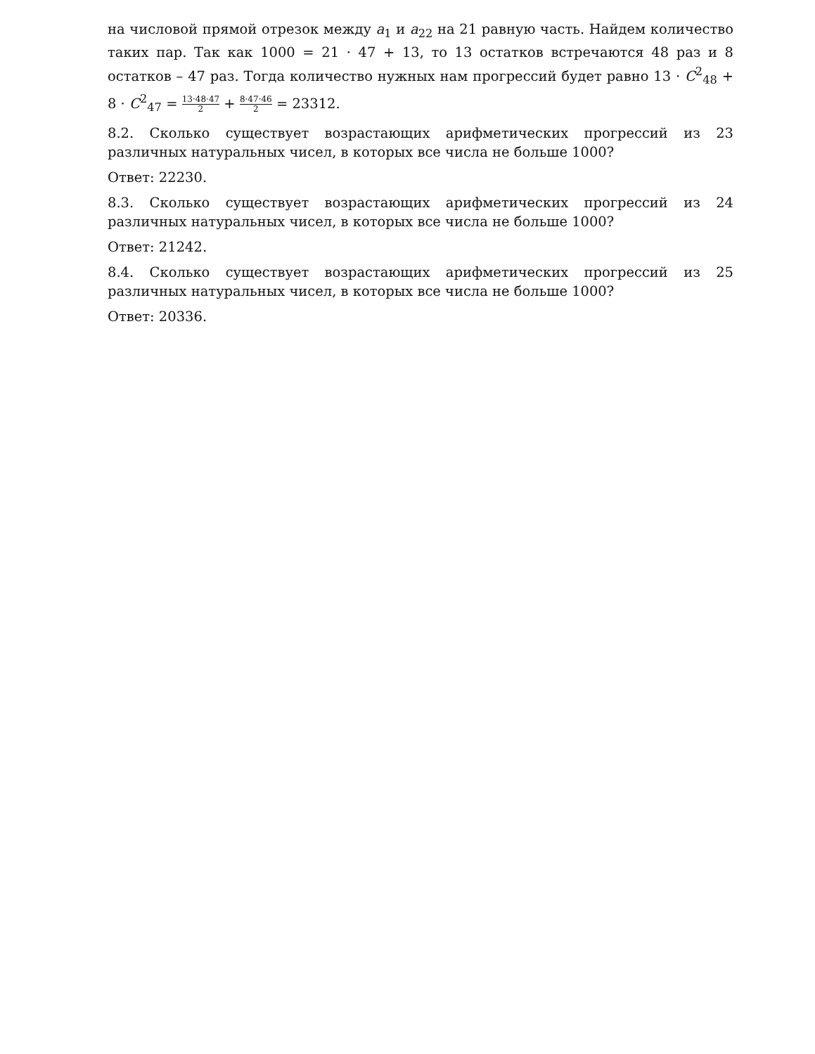на числовой прямой отрезок между a<sub>1</sub> и a<sub>22</sub> на 21 равную часть. Найдем количество таких пар. Так как 1000 = 21 · 47 + 13, то 13 остатков встречаются 48 раз и 8 остатков – 47 раз. Тогда количество нужных нам прогрессий будет равно 13 · C<sup>2</sup><sub>48</sub> + 8 · C<sup>2</sup><sub>47</sub> = 13·48·47 2 + 8·47·46 2 = 23312.
8.2. Сколько существует возрастающих арифметических прогрессий из 23 различных натуральных чисел, в которых все числа не больше 1000?
Ответ: 22230.
8.3. Сколько существует возрастающих арифметических прогрессий из 24 различных натуральных чисел, в которых все числа не больше 1000?
Ответ: 21242.
8.4. Сколько существует возрастающих арифметических прогрессий из 25 различных натуральных чисел, в которых все числа не больше 1000?
Ответ: 20336.